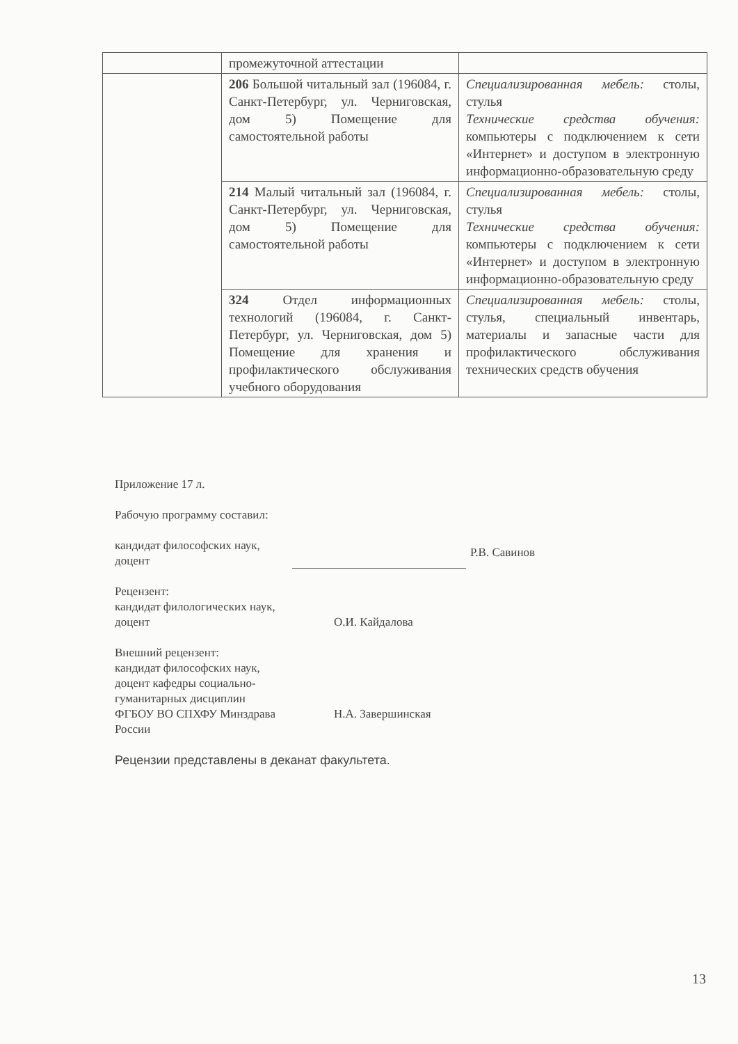| | промежуточной аттестации | |
| | 206 Большой читальный зал (196084, г. Санкт-Петербург, ул. Черниговская, дом 5) Помещение для самостоятельной работы | Специализированная мебель: столы, стулья Технические средства обучения: компьютеры с подключением к сети «Интернет» и доступом в электронную информационно-образовательную среду |
| | 214 Малый читальный зал (196084, г. Санкт-Петербург, ул. Черниговская, дом 5) Помещение для самостоятельной работы | Специализированная мебель: столы, стулья Технические средства обучения: компьютеры с подключением к сети «Интернет» и доступом в электронную информационно-образовательную среду |
| | 324 Отдел информационных технологий (196084, г. Санкт-Петербург, ул. Черниговская, дом 5) Помещение для хранения и профилактического обслуживания учебного оборудования | Специализированная мебель: столы, стулья, специальный инвентарь, материалы и запасные части для профилактического обслуживания технических средств обучения |
Приложение 17 л.
Рабочую программу составил:
кандидат философских наук,
доцент
Р.В. Савинов
Рецензент:
кандидат филологических наук,
доцент
О.И. Кайдалова
Внешний рецензент:
кандидат философских наук,
доцент кафедры социально-
гуманитарных дисциплин
ФГБОУ ВО СПХФУ Минздрава России
Н.А. Завершинская
Рецензии представлены в деканат факультета.
13